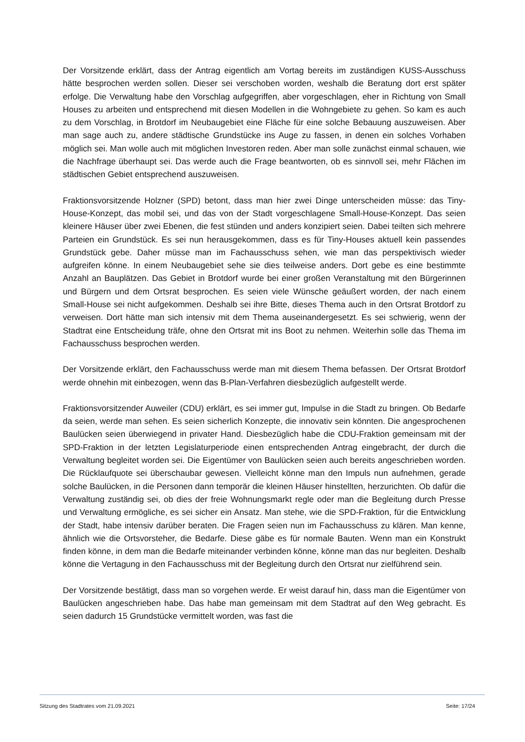Der Vorsitzende erklärt, dass der Antrag eigentlich am Vortag bereits im zuständigen KUSS-Ausschuss hätte besprochen werden sollen. Dieser sei verschoben worden, weshalb die Beratung dort erst später erfolge. Die Verwaltung habe den Vorschlag aufgegriffen, aber vorgeschlagen, eher in Richtung von Small Houses zu arbeiten und entsprechend mit diesen Modellen in die Wohngebiete zu gehen. So kam es auch zu dem Vorschlag, in Brotdorf im Neubaugebiet eine Fläche für eine solche Bebauung auszuweisen. Aber man sage auch zu, andere städtische Grundstücke ins Auge zu fassen, in denen ein solches Vorhaben möglich sei. Man wolle auch mit möglichen Investoren reden. Aber man solle zunächst einmal schauen, wie die Nachfrage überhaupt sei. Das werde auch die Frage beantworten, ob es sinnvoll sei, mehr Flächen im städtischen Gebiet entsprechend auszuweisen.
Fraktionsvorsitzende Holzner (SPD) betont, dass man hier zwei Dinge unterscheiden müsse: das Tiny-House-Konzept, das mobil sei, und das von der Stadt vorgeschlagene Small-House-Konzept. Das seien kleinere Häuser über zwei Ebenen, die fest stünden und anders konzipiert seien. Dabei teilten sich mehrere Parteien ein Grundstück. Es sei nun herausgekommen, dass es für Tiny-Houses aktuell kein passendes Grundstück gebe. Daher müsse man im Fachausschuss sehen, wie man das perspektivisch wieder aufgreifen könne. In einem Neubaugebiet sehe sie dies teilweise anders. Dort gebe es eine bestimmte Anzahl an Bauplätzen. Das Gebiet in Brotdorf wurde bei einer großen Veranstaltung mit den Bürgerinnen und Bürgern und dem Ortsrat besprochen. Es seien viele Wünsche geäußert worden, der nach einem Small-House sei nicht aufgekommen. Deshalb sei ihre Bitte, dieses Thema auch in den Ortsrat Brotdorf zu verweisen. Dort hätte man sich intensiv mit dem Thema auseinandergesetzt. Es sei schwierig, wenn der Stadtrat eine Entscheidung träfe, ohne den Ortsrat mit ins Boot zu nehmen. Weiterhin solle das Thema im Fachausschuss besprochen werden.
Der Vorsitzende erklärt, den Fachausschuss werde man mit diesem Thema befassen. Der Ortsrat Brotdorf werde ohnehin mit einbezogen, wenn das B-Plan-Verfahren diesbezüglich aufgestellt werde.
Fraktionsvorsitzender Auweiler (CDU) erklärt, es sei immer gut, Impulse in die Stadt zu bringen. Ob Bedarfe da seien, werde man sehen. Es seien sicherlich Konzepte, die innovativ sein könnten. Die angesprochenen Baulücken seien überwiegend in privater Hand. Diesbezüglich habe die CDU-Fraktion gemeinsam mit der SPD-Fraktion in der letzten Legislaturperiode einen entsprechenden Antrag eingebracht, der durch die Verwaltung begleitet worden sei. Die Eigentümer von Baulücken seien auch bereits angeschrieben worden. Die Rücklaufquote sei überschaubar gewesen. Vielleicht könne man den Impuls nun aufnehmen, gerade solche Baulücken, in die Personen dann temporär die kleinen Häuser hinstellten, herzurichten. Ob dafür die Verwaltung zuständig sei, ob dies der freie Wohnungsmarkt regle oder man die Begleitung durch Presse und Verwaltung ermögliche, es sei sicher ein Ansatz. Man stehe, wie die SPD-Fraktion, für die Entwicklung der Stadt, habe intensiv darüber beraten. Die Fragen seien nun im Fachausschuss zu klären. Man kenne, ähnlich wie die Ortsvorsteher, die Bedarfe. Diese gäbe es für normale Bauten. Wenn man ein Konstrukt finden könne, in dem man die Bedarfe miteinander verbinden könne, könne man das nur begleiten. Deshalb könne die Vertagung in den Fachausschuss mit der Begleitung durch den Ortsrat nur zielführend sein.
Der Vorsitzende bestätigt, dass man so vorgehen werde. Er weist darauf hin, dass man die Eigentümer von Baulücken angeschrieben habe. Das habe man gemeinsam mit dem Stadtrat auf den Weg gebracht. Es seien dadurch 15 Grundstücke vermittelt worden, was fast die
Sitzung des Stadtrates vom 21.09.2021 Seite: 17/24